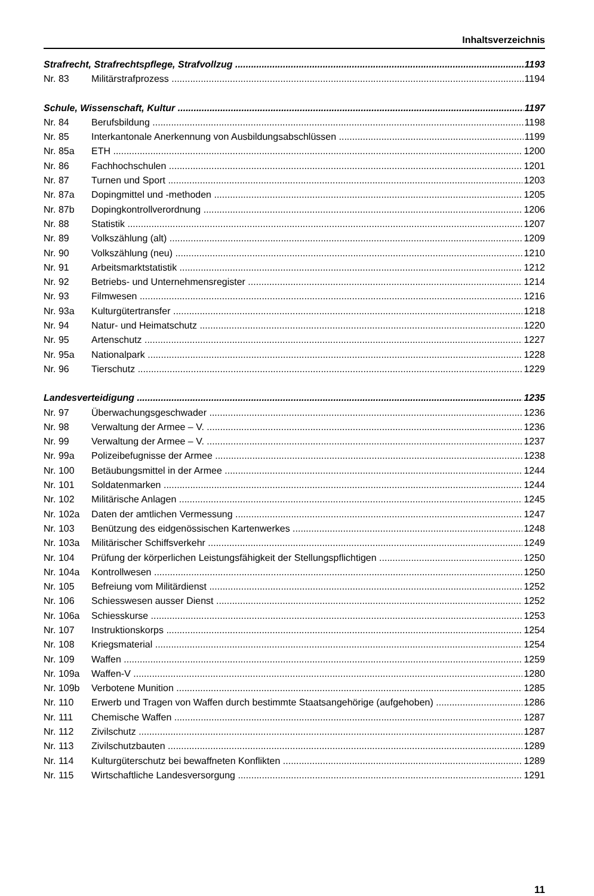Inhaltsverzeichnis
Strafrecht, Strafrechtspflege, Strafvollzug 1193
Nr. 83 Militärstrafprozess 1194
Schule, Wissenschaft, Kultur 1197
Nr. 84 Berufsbildung 1198
Nr. 85 Interkantonale Anerkennung von Ausbildungsabschlüssen 1199
Nr. 85a ETH 1200
Nr. 86 Fachhochschulen 1201
Nr. 87 Turnen und Sport 1203
Nr. 87a Dopingmittel und -methoden 1205
Nr. 87b Dopingkontrollverordnung 1206
Nr. 88 Statistik 1207
Nr. 89 Volkszählung (alt) 1209
Nr. 90 Volkszählung (neu) 1210
Nr. 91 Arbeitsmarktstatistik 1212
Nr. 92 Betriebs- und Unternehmensregister 1214
Nr. 93 Filmwesen 1216
Nr. 93a Kulturgütertransfer 1218
Nr. 94 Natur- und Heimatschutz 1220
Nr. 95 Artenschutz 1227
Nr. 95a Nationalpark 1228
Nr. 96 Tierschutz 1229
Landesverteidigung 1235
Nr. 97 Überwachungsgeschwader 1236
Nr. 98 Verwaltung der Armee – V. 1236
Nr. 99 Verwaltung der Armee – V. 1237
Nr. 99a Polizeibefugnisse der Armee 1238
Nr. 100 Betäubungsmittel in der Armee 1244
Nr. 101 Soldatenmarken 1244
Nr. 102 Militärische Anlagen 1245
Nr. 102a Daten der amtlichen Vermessung 1247
Nr. 103 Benützung des eidgenössischen Kartenwerkes 1248
Nr. 103a Militärischer Schiffsverkehr 1249
Nr. 104 Prüfung der körperlichen Leistungsfähigkeit der Stellungspflichtigen 1250
Nr. 104a Kontrollwesen 1250
Nr. 105 Befreiung vom Militärdienst 1252
Nr. 106 Schiesswesen ausser Dienst 1252
Nr. 106a Schiesskurse 1253
Nr. 107 Instruktionskorps 1254
Nr. 108 Kriegsmaterial 1254
Nr. 109 Waffen 1259
Nr. 109a Waffen-V 1280
Nr. 109b Verbotene Munition 1285
Nr. 110 Erwerb und Tragen von Waffen durch bestimmte Staatsangehörige (aufgehoben) 1286
Nr. 111 Chemische Waffen 1287
Nr. 112 Zivilschutz 1287
Nr. 113 Zivilschutzbauten 1289
Nr. 114 Kulturgüterschutz bei bewaffneten Konflikten 1289
Nr. 115 Wirtschaftliche Landesversorgung 1291
11